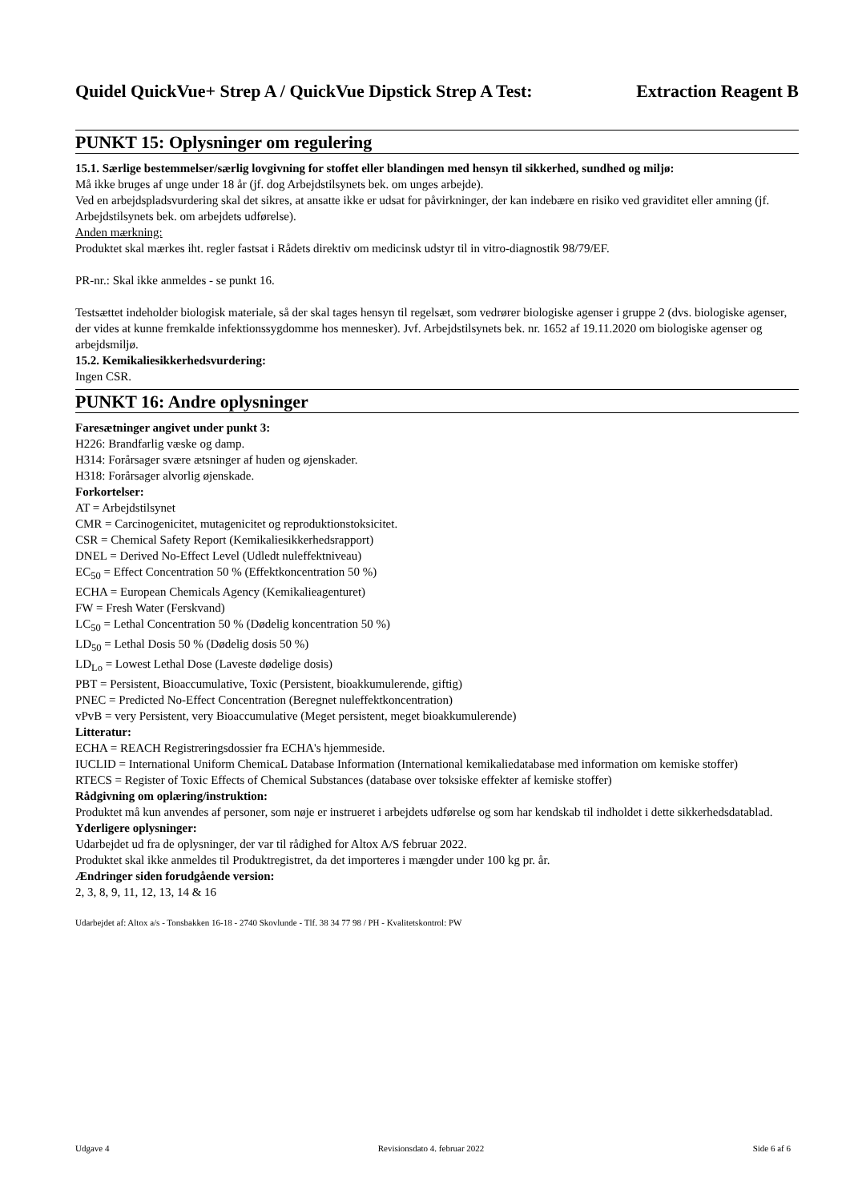Quidel QuickVue+ Strep A / QuickVue Dipstick Strep A Test: Extraction Reagent B
PUNKT 15: Oplysninger om regulering
15.1. Særlige bestemmelser/særlig lovgivning for stoffet eller blandingen med hensyn til sikkerhed, sundhed og miljø:
Må ikke bruges af unge under 18 år (jf. dog Arbejdstilsynets bek. om unges arbejde).
Ved en arbejdspladsvurdering skal det sikres, at ansatte ikke er udsat for påvirkninger, der kan indebære en risiko ved graviditet eller amning (jf. Arbejdstilsynets bek. om arbejdets udførelse).
Anden mærkning:
Produktet skal mærkes iht. regler fastsat i Rådets direktiv om medicinsk udstyr til in vitro-diagnostik 98/79/EF.
PR-nr.: Skal ikke anmeldes - se punkt 16.
Testsættet indeholder biologisk materiale, så der skal tages hensyn til regelsæt, som vedrører biologiske agenser i gruppe 2 (dvs. biologiske agenser, der vides at kunne fremkalde infektionssygdomme hos mennesker). Jvf. Arbejdstilsynets bek. nr. 1652 af 19.11.2020 om biologiske agenser og arbejdsmiljø.
15.2. Kemikaliesikkerhedsvurdering:
Ingen CSR.
PUNKT 16: Andre oplysninger
Faresætninger angivet under punkt 3:
H226: Brandfarlig væske og damp.
H314: Forårsager svære ætsninger af huden og øjenskader.
H318: Forårsager alvorlig øjenskade.
Forkortelser:
AT = Arbejdstilsynet
CMR = Carcinogenicitet, mutagenicitet og reproduktionstoksicitet.
CSR = Chemical Safety Report (Kemikaliesikkerhedsrapport)
DNEL = Derived No-Effect Level (Udledt nuleffektniveau)
EC<sub>50</sub> = Effect Concentration 50 % (Effektkoncentration 50 %)
ECHA = European Chemicals Agency (Kemikalieagenturet)
FW = Fresh Water (Ferskvand)
LC<sub>50</sub> = Lethal Concentration 50 % (Dødelig koncentration 50 %)
LD<sub>50</sub> = Lethal Dosis 50 % (Dødelig dosis 50 %)
LD<sub>Lo</sub> = Lowest Lethal Dose (Laveste dødelige dosis)
PBT = Persistent, Bioaccumulative, Toxic (Persistent, bioakkumulerende, giftig)
PNEC = Predicted No-Effect Concentration (Beregnet nuleffektkoncentration)
vPvB = very Persistent, very Bioaccumulative (Meget persistent, meget bioakkumulerende)
Litteratur:
ECHA = REACH Registreringsdossier fra ECHA's hjemmeside.
IUCLID = International Uniform ChemicaL Database Information (International kemikaliedatabase med information om kemiske stoffer)
RTECS = Register of Toxic Effects of Chemical Substances (database over toksiske effekter af kemiske stoffer)
Rådgivning om oplæring/instruktion:
Produktet må kun anvendes af personer, som nøje er instrueret i arbejdets udførelse og som har kendskab til indholdet i dette sikkerhedsdatablad.
Yderligere oplysninger:
Udarbejdet ud fra de oplysninger, der var til rådighed for Altox A/S februar 2022.
Produktet skal ikke anmeldes til Produktregistret, da det importeres i mængder under 100 kg pr. år.
Ændringer siden forudgående version:
2, 3, 8, 9, 11, 12, 13, 14 & 16
Udarbejdet af: Altox a/s - Tonsbakken 16-18 - 2740 Skovlunde - Tlf. 38 34 77 98 / PH - Kvalitetskontrol: PW
Udgave 4 Revisionsdato 4. februar 2022 Side 6 af 6